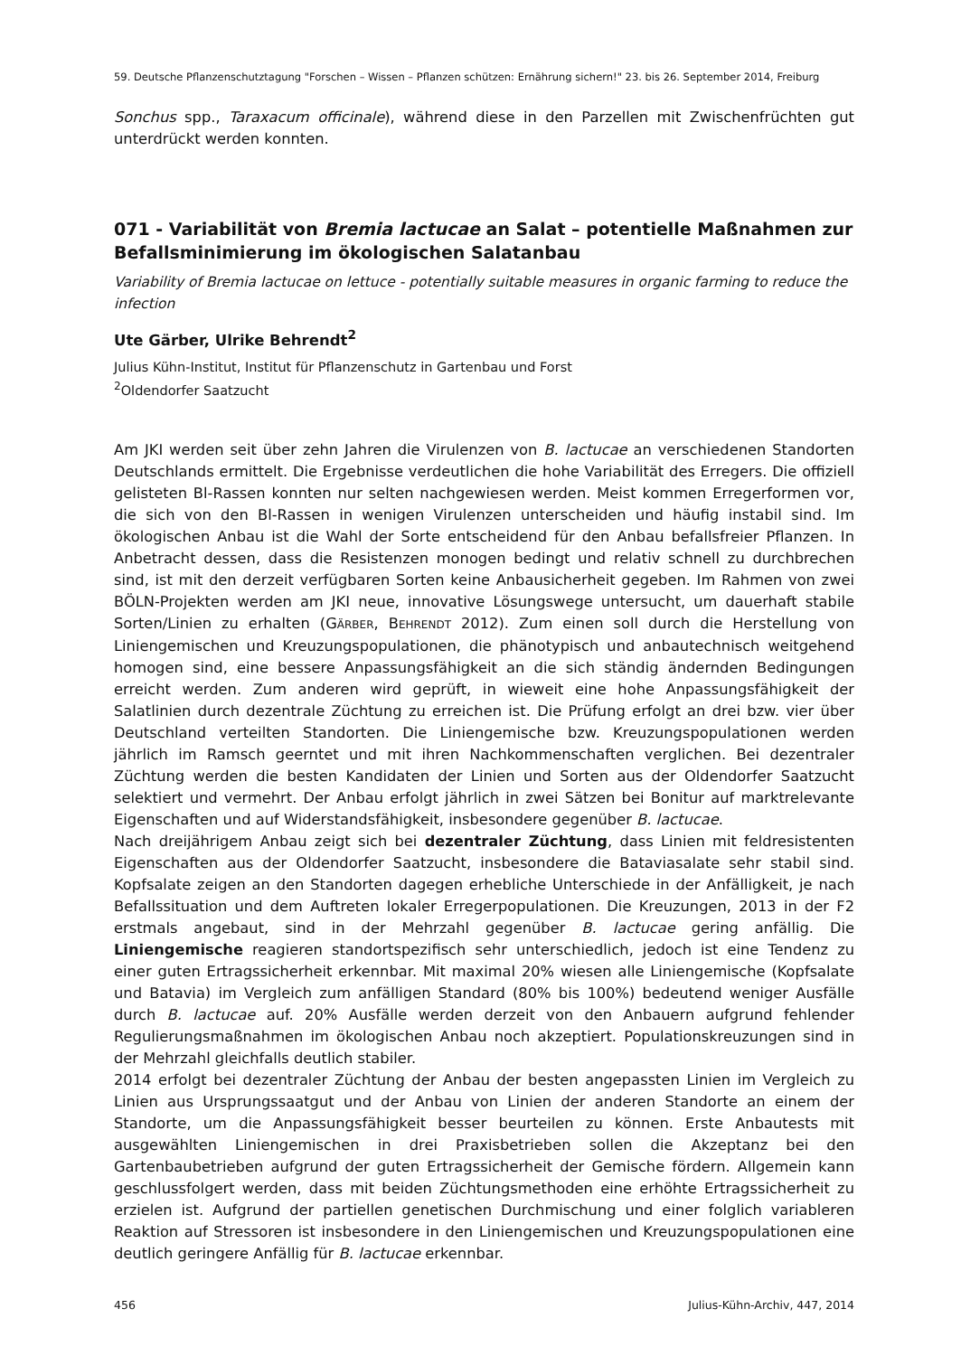59. Deutsche Pflanzenschutztagung "Forschen – Wissen – Pflanzen schützen: Ernährung sichern!" 23. bis 26. September 2014, Freiburg
Sonchus spp., Taraxacum officinale), während diese in den Parzellen mit Zwischenfrüchten gut unterdrückt werden konnten.
071 - Variabilität von Bremia lactucae an Salat – potentielle Maßnahmen zur Befallsminimierung im ökologischen Salatanbau
Variability of Bremia lactucae on lettuce - potentially suitable measures in organic farming to reduce the infection
Ute Gärber, Ulrike Behrendt<sup>2</sup>
Julius Kühn-Institut, Institut für Pflanzenschutz in Gartenbau und Forst
<sup>2</sup> Oldendorfer Saatzucht
Am JKI werden seit über zehn Jahren die Virulenzen von B. lactucae an verschiedenen Standorten Deutschlands ermittelt. Die Ergebnisse verdeutlichen die hohe Variabilität des Erregers. Die offiziell gelisteten Bl-Rassen konnten nur selten nachgewiesen werden. Meist kommen Erregerformen vor, die sich von den Bl-Rassen in wenigen Virulenzen unterscheiden und häufig instabil sind. Im ökologischen Anbau ist die Wahl der Sorte entscheidend für den Anbau befallsfreier Pflanzen. In Anbetracht dessen, dass die Resistenzen monogen bedingt und relativ schnell zu durchbrechen sind, ist mit den derzeit verfügbaren Sorten keine Anbausicherheit gegeben. Im Rahmen von zwei BÖLN-Projekten werden am JKI neue, innovative Lösungswege untersucht, um dauerhaft stabile Sorten/Linien zu erhalten (GÄRBER, BEHRENDT 2012). Zum einen soll durch die Herstellung von Liniengemischen und Kreuzungspopulationen, die phänotypisch und anbautechnisch weitgehend homogen sind, eine bessere Anpassungsfähigkeit an die sich ständig ändernden Bedingungen erreicht werden. Zum anderen wird geprüft, in wieweit eine hohe Anpassungsfähigkeit der Salatlinien durch dezentrale Züchtung zu erreichen ist. Die Prüfung erfolgt an drei bzw. vier über Deutschland verteilten Standorten. Die Liniengemische bzw. Kreuzungspopulationen werden jährlich im Ramsch geerntet und mit ihren Nachkommenschaften verglichen. Bei dezentraler Züchtung werden die besten Kandidaten der Linien und Sorten aus der Oldendorfer Saatzucht selektiert und vermehrt. Der Anbau erfolgt jährlich in zwei Sätzen bei Bonitur auf marktrelevante Eigenschaften und auf Widerstandsfähigkeit, insbesondere gegenüber B. lactucae.
Nach dreijährigem Anbau zeigt sich bei dezentraler Züchtung, dass Linien mit feldresistenten Eigenschaften aus der Oldendorfer Saatzucht, insbesondere die Bataviasalate sehr stabil sind. Kopfsalate zeigen an den Standorten dagegen erhebliche Unterschiede in der Anfälligkeit, je nach Befallssituation und dem Auftreten lokaler Erregerpopulationen. Die Kreuzungen, 2013 in der F2 erstmals angebaut, sind in der Mehrzahl gegenüber B. lactucae gering anfällig. Die Liniengemische reagieren standortspezifisch sehr unterschiedlich, jedoch ist eine Tendenz zu einer guten Ertragssicherheit erkennbar. Mit maximal 20% wiesen alle Liniengemische (Kopfsalate und Batavia) im Vergleich zum anfälligen Standard (80% bis 100%) bedeutend weniger Ausfälle durch B. lactucae auf. 20% Ausfälle werden derzeit von den Anbauern aufgrund fehlender Regulierungsmaßnahmen im ökologischen Anbau noch akzeptiert. Populationskreuzungen sind in der Mehrzahl gleichfalls deutlich stabiler.
2014 erfolgt bei dezentraler Züchtung der Anbau der besten angepassten Linien im Vergleich zu Linien aus Ursprungssaatgut und der Anbau von Linien der anderen Standorte an einem der Standorte, um die Anpassungsfähigkeit besser beurteilen zu können. Erste Anbautests mit ausgewählten Liniengemischen in drei Praxisbetrieben sollen die Akzeptanz bei den Gartenbaubetrieben aufgrund der guten Ertragssicherheit der Gemische fördern. Allgemein kann geschlussfolgert werden, dass mit beiden Züchtungsmethoden eine erhöhte Ertragssicherheit zu erzielen ist. Aufgrund der partiellen genetischen Durchmischung und einer folglich variableren Reaktion auf Stressoren ist insbesondere in den Liniengemischen und Kreuzungspopulationen eine deutlich geringere Anfällig für B. lactucae erkennbar.
456 Julius-Kühn-Archiv, 447, 2014